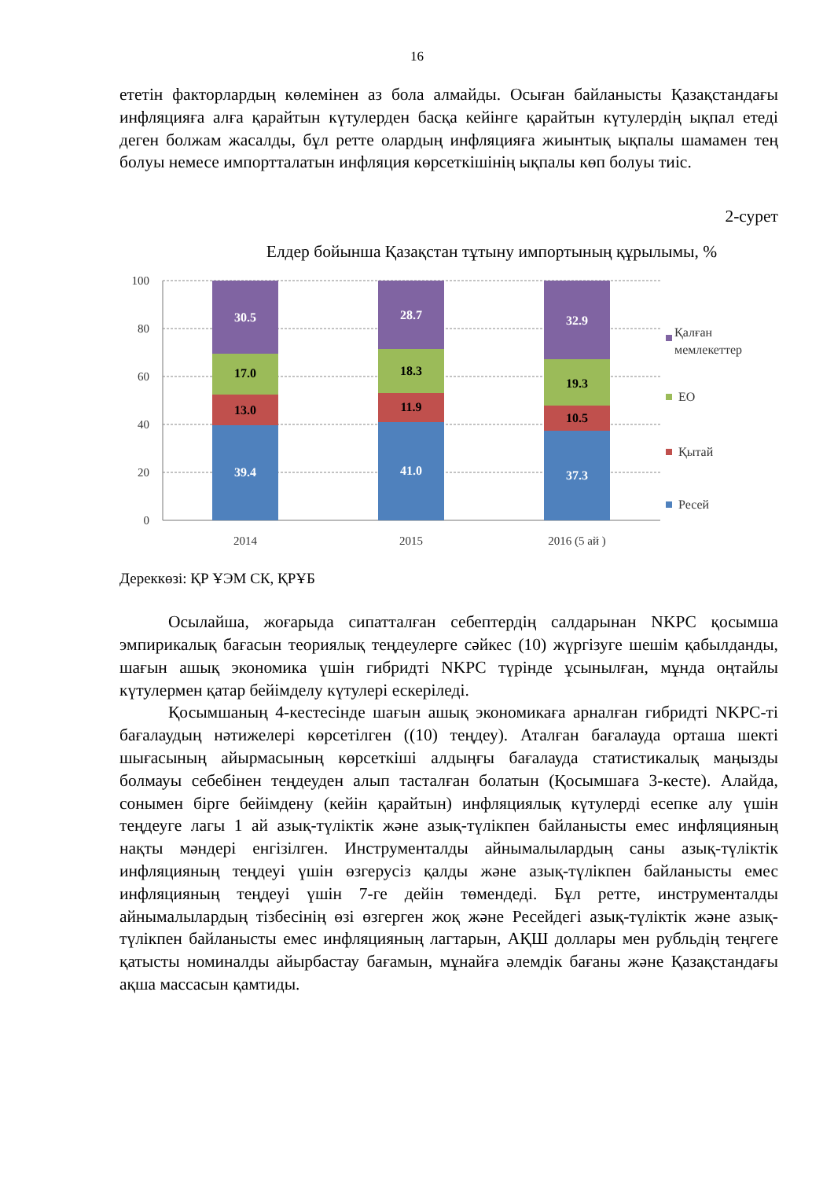16
ететін факторлардың көлемінен аз бола алмайды. Осыған байланысты Қазақстандағы инфляцияға алға қарайтын күтулерден басқа кейінге қарайтын күтулердің ықпал етеді деген болжам жасалды, бұл ретте олардың инфляцияға жиынтық ықпалы шамамен тең болуы немесе импортталатын инфляция көрсеткішінің ықпалы көп болуы тиіс.
2-сурет
Елдер бойынша Қазақстан тұтыну импортының құрылымы, %
100
80
60
40
20
0
39.4
13.0
17.0
30.5
41.0
11.9
18.3
28.7
37.3
10.5
19.3
32.9
2014
2015
2016 (5 ай )
Қалған
мемлекеттер
ЕО
Қытай
Ресей
Дереккөзі: ҚР ҰЭМ СК, ҚРҰБ
Осылайша, жоғарыда сипатталған себептердің салдарынан NKPC қосымша эмпирикалық бағасын теориялық теңдеулерге сәйкес (10) жүргізуге шешім қабылданды, шағын ашық экономика үшін гибридті NKPC түрінде ұсынылған, мұнда оңтайлы күтулермен қатар бейімделу күтулері ескеріледі.
Қосымшаның 4-кестесінде шағын ашық экономикаға арналған гибридті NKPC-ті бағалаудың нәтижелері көрсетілген ((10) теңдеу). Аталған бағалауда орташа шекті шығасының айырмасының көрсеткіші алдыңғы бағалауда статистикалық маңызды болмауы себебінен теңдеуден алып тасталған болатын (Қосымшаға 3-кесте). Алайда, сонымен бірге бейімдену (кейін қарайтын) инфляциялық күтулерді есепке алу үшін теңдеуге лагы 1 ай азық-түліктік және азық-түлікпен байланысты емес инфляцияның нақты мәндері енгізілген. Инструменталды айнымалылардың саны азық-түліктік инфляцияның теңдеуі үшін өзгерусіз қалды және азық-түлікпен байланысты емес инфляцияның теңдеуі үшін 7-ге дейін төмендеді. Бұл ретте, инструменталды айнымалылардың тізбесінің өзі өзгерген жоқ және Ресейдегі азық-түліктік және азық-түлікпен байланысты емес инфляцияның лагтарын, АҚШ доллары мен рубльдің теңгеге қатысты номиналды айырбастау бағамын, мұнайға әлемдік бағаны және Қазақстандағы ақша массасын қамтиды.